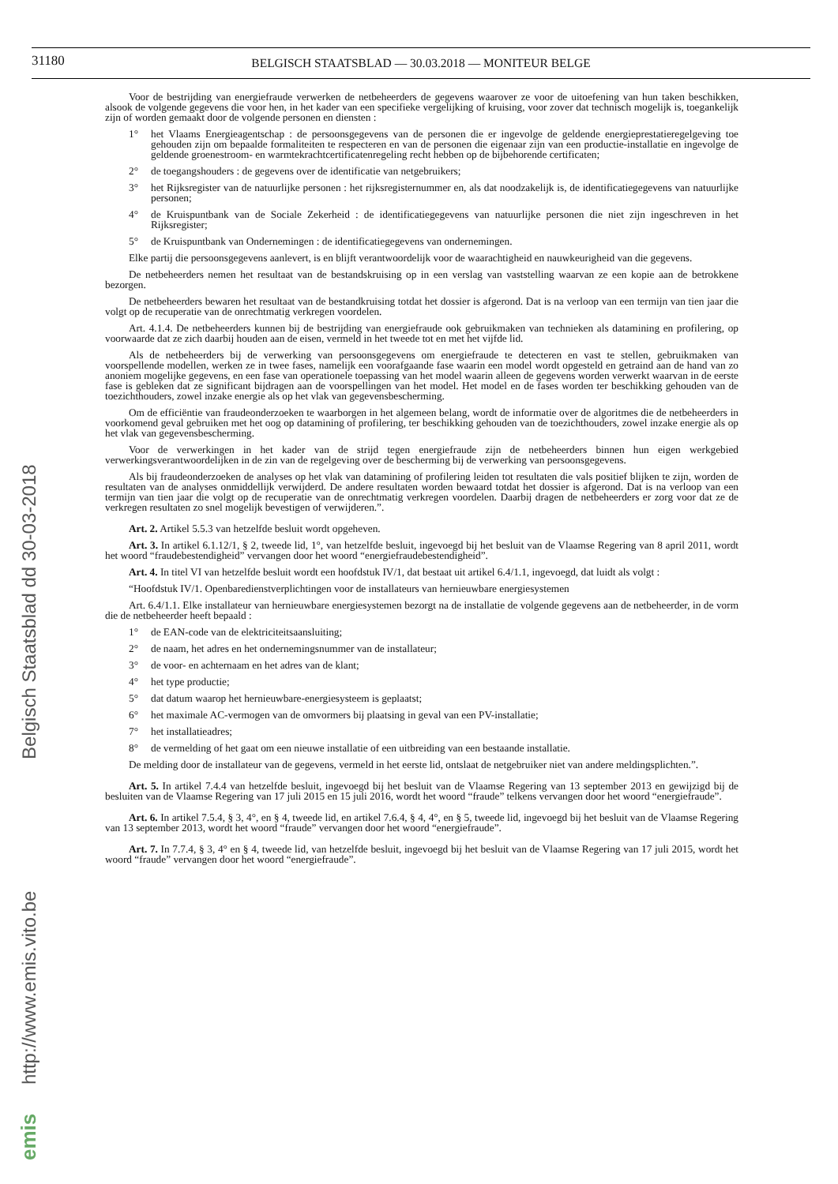31180
BELGISCH STAATSBLAD — 30.03.2018 — MONITEUR BELGE
Voor de bestrijding van energiefraude verwerken de netbeheerders de gegevens waarover ze voor de uitoefening van hun taken beschikken, alsook de volgende gegevens die voor hen, in het kader van een specifieke vergelijking of kruising, voor zover dat technisch mogelijk is, toegankelijk zijn of worden gemaakt door de volgende personen en diensten :
1° het Vlaams Energieagentschap : de persoonsgegevens van de personen die er ingevolge de geldende energieprestatieregelgeving toe gehouden zijn om bepaalde formaliteiten te respecteren en van de personen die eigenaar zijn van een productie-installatie en ingevolge de geldende groenestroom- en warmtekrachtcertificatenregeling recht hebben op de bijbehorende certificaten;
2° de toegangshouders : de gegevens over de identificatie van netgebruikers;
3° het Rijksregister van de natuurlijke personen : het rijksregisternummer en, als dat noodzakelijk is, de identificatiegegevens van natuurlijke personen;
4° de Kruispuntbank van de Sociale Zekerheid : de identificatiegegevens van natuurlijke personen die niet zijn ingeschreven in het Rijksregister;
5° de Kruispuntbank van Ondernemingen : de identificatiegegevens van ondernemingen.
Elke partij die persoonsgegevens aanlevert, is en blijft verantwoordelijk voor de waarachtigheid en nauwkeurigheid van die gegevens.
De netbeheerders nemen het resultaat van de bestandskruising op in een verslag van vaststelling waarvan ze een kopie aan de betrokkene bezorgen.
De netbeheerders bewaren het resultaat van de bestandkruising totdat het dossier is afgerond. Dat is na verloop van een termijn van tien jaar die volgt op de recuperatie van de onrechtmatig verkregen voordelen.
Art. 4.1.4. De netbeheerders kunnen bij de bestrijding van energiefraude ook gebruikmaken van technieken als datamining en profilering, op voorwaarde dat ze zich daarbij houden aan de eisen, vermeld in het tweede tot en met het vijfde lid.
Als de netbeheerders bij de verwerking van persoonsgegevens om energiefraude te detecteren en vast te stellen, gebruikmaken van voorspellende modellen, werken ze in twee fases, namelijk een voorafgaande fase waarin een model wordt opgesteld en getraind aan de hand van zo anoniem mogelijke gegevens, en een fase van operationele toepassing van het model waarin alleen de gegevens worden verwerkt waarvan in de eerste fase is gebleken dat ze significant bijdragen aan de voorspellingen van het model. Het model en de fases worden ter beschikking gehouden van de toezichthouders, zowel inzake energie als op het vlak van gegevensbescherming.
Om de efficiëntie van fraudeonderzoeken te waarborgen in het algemeen belang, wordt de informatie over de algoritmes die de netbeheerders in voorkomend geval gebruiken met het oog op datamining of profilering, ter beschikking gehouden van de toezichthouders, zowel inzake energie als op het vlak van gegevensbescherming.
Voor de verwerkingen in het kader van de strijd tegen energiefraude zijn de netbeheerders binnen hun eigen werkgebied verwerkingsverantwoordelijken in de zin van de regelgeving over de bescherming bij de verwerking van persoonsgegevens.
Als bij fraudeonderzoeken de analyses op het vlak van datamining of profilering leiden tot resultaten die vals positief blijken te zijn, worden de resultaten van de analyses onmiddellijk verwijderd. De andere resultaten worden bewaard totdat het dossier is afgerond. Dat is na verloop van een termijn van tien jaar die volgt op de recuperatie van de onrechtmatig verkregen voordelen. Daarbij dragen de netbeheerders er zorg voor dat ze de verkregen resultaten zo snel mogelijk bevestigen of verwijderen.”.
Art. 2. Artikel 5.5.3 van hetzelfde besluit wordt opgeheven.
Art. 3. In artikel 6.1.12/1, § 2, tweede lid, 1°, van hetzelfde besluit, ingevoegd bij het besluit van de Vlaamse Regering van 8 april 2011, wordt het woord “fraudebestendigheid” vervangen door het woord “energiefraudebestendigheid”.
Art. 4. In titel VI van hetzelfde besluit wordt een hoofdstuk IV/1, dat bestaat uit artikel 6.4/1.1, ingevoegd, dat luidt als volgt :
“Hoofdstuk IV/1. Openbaredienstverplichtingen voor de installateurs van hernieuwbare energiesystemen
Art. 6.4/1.1. Elke installateur van hernieuwbare energiesystemen bezorgt na de installatie de volgende gegevens aan de netbeheerder, in de vorm die de netbeheerder heeft bepaald :
1° de EAN-code van de elektriciteitsaansluiting;
2° de naam, het adres en het ondernemingsnummer van de installateur;
3° de voor- en achternaam en het adres van de klant;
4° het type productie;
5° dat datum waarop het hernieuwbare-energiesysteem is geplaatst;
6° het maximale AC-vermogen van de omvormers bij plaatsing in geval van een PV-installatie;
7° het installatieadres;
8° de vermelding of het gaat om een nieuwe installatie of een uitbreiding van een bestaande installatie.
De melding door de installateur van de gegevens, vermeld in het eerste lid, ontslaat de netgebruiker niet van andere meldingsplichten.”.
Art. 5. In artikel 7.4.4 van hetzelfde besluit, ingevoegd bij het besluit van de Vlaamse Regering van 13 september 2013 en gewijzigd bij de besluiten van de Vlaamse Regering van 17 juli 2015 en 15 juli 2016, wordt het woord “fraude” telkens vervangen door het woord “energiefraude”.
Art. 6. In artikel 7.5.4, § 3, 4°, en § 4, tweede lid, en artikel 7.6.4, § 4, 4°, en § 5, tweede lid, ingevoegd bij het besluit van de Vlaamse Regering van 13 september 2013, wordt het woord “fraude” vervangen door het woord “energiefraude”.
Art. 7. In 7.7.4, § 3, 4° en § 4, tweede lid, van hetzelfde besluit, ingevoegd bij het besluit van de Vlaamse Regering van 17 juli 2015, wordt het woord “fraude” vervangen door het woord “energiefraude”.
emis http://www.emis.vito.be Belgisch Staatsblad dd 30-03-2018